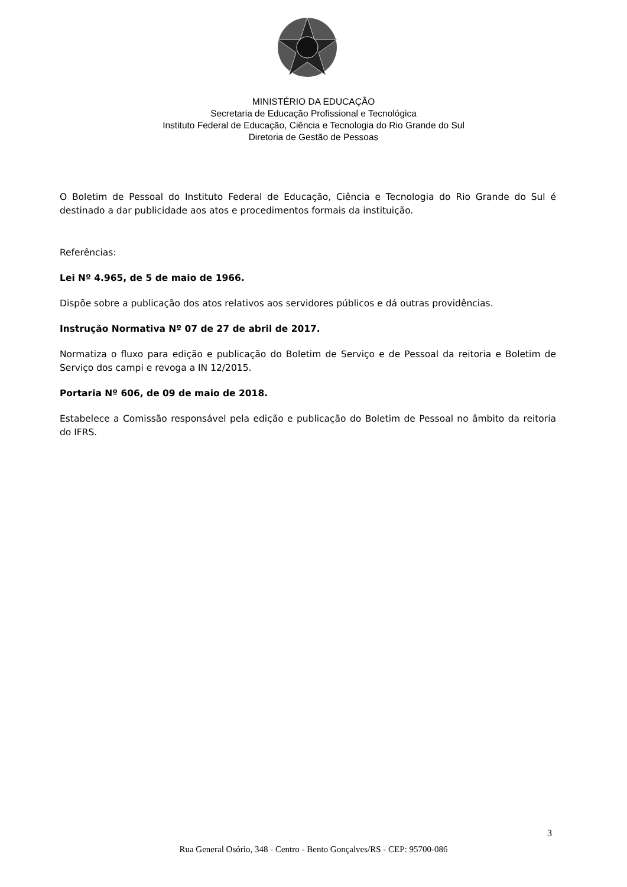MINISTÉRIO DA EDUCAÇÃO
Secretaria de Educação Profissional e Tecnológica
Instituto Federal de Educação, Ciência e Tecnologia do Rio Grande do Sul
Diretoria de Gestão de Pessoas
O Boletim de Pessoal do Instituto Federal de Educação, Ciência e Tecnologia do Rio Grande do Sul é destinado a dar publicidade aos atos e procedimentos formais da instituição.
Referências:
Lei Nº 4.965, de 5 de maio de 1966.
Dispõe sobre a publicação dos atos relativos aos servidores públicos e dá outras providências.
Instrução Normativa Nº 07 de 27 de abril de 2017.
Normatiza o fluxo para edição e publicação do Boletim de Serviço e de Pessoal da reitoria e Boletim de Serviço dos campi e revoga a IN 12/2015.
Portaria Nº 606, de 09 de maio de 2018.
Estabelece a Comissão responsável pela edição e publicação do Boletim de Pessoal no âmbito da reitoria do IFRS.
3
Rua General Osório, 348 - Centro - Bento Gonçalves/RS - CEP: 95700-086